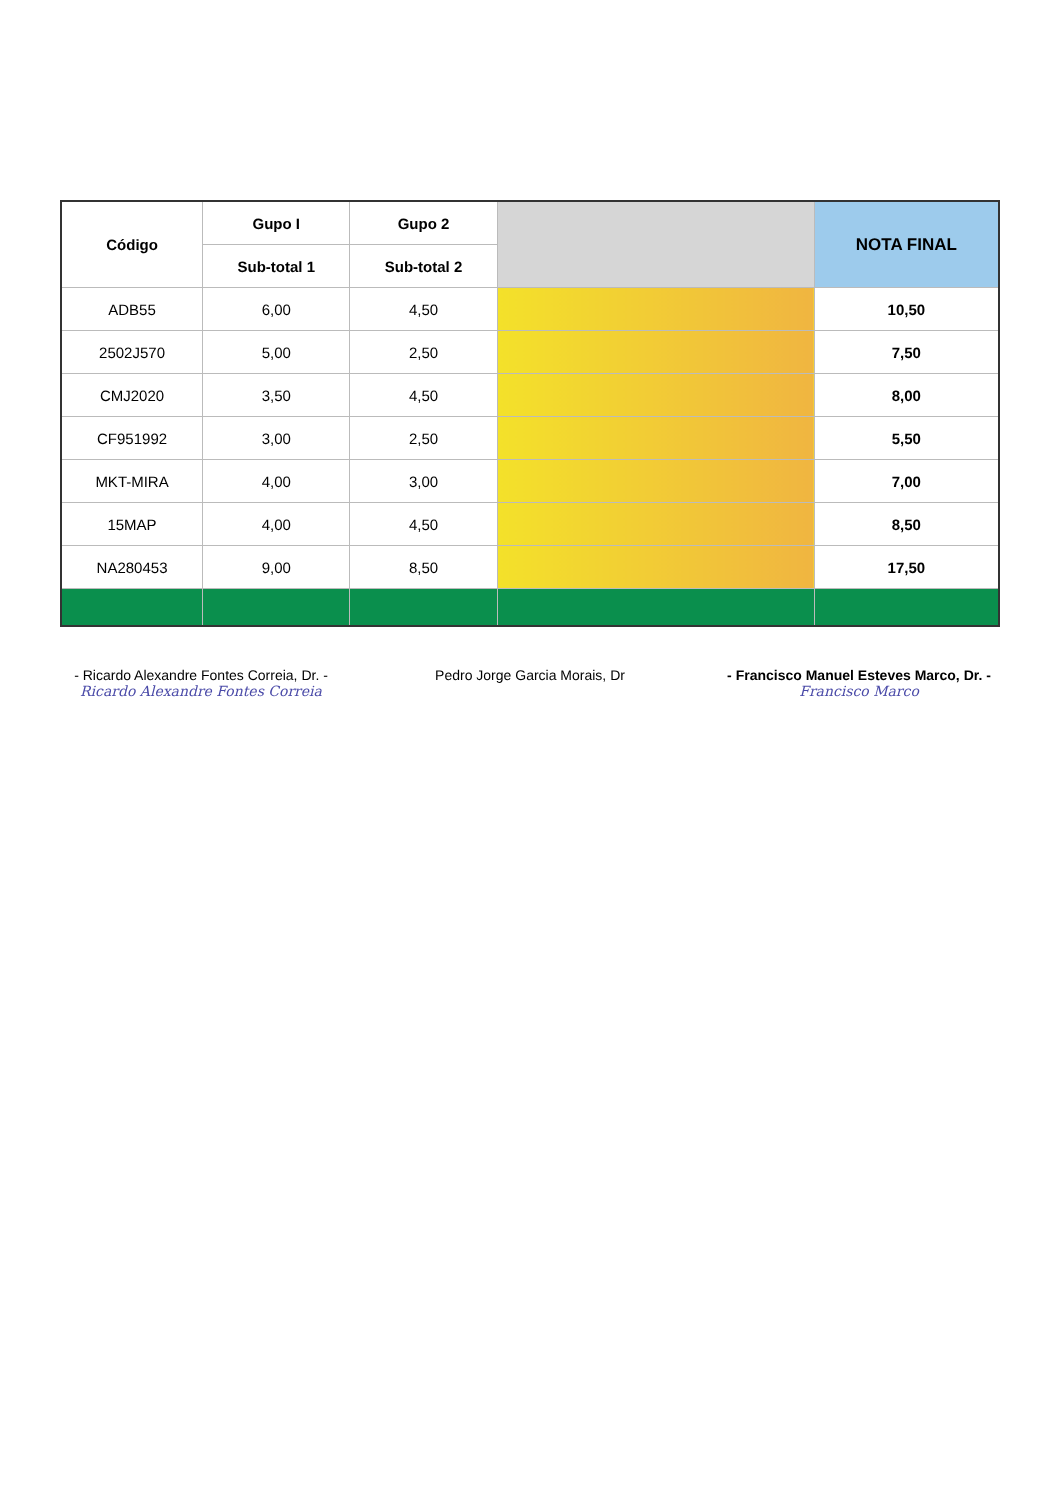| Código | Gupo I | Gupo 2 | | NOTA FINAL |
| --- | --- | --- | --- | --- |
| | Sub-total 1 | Sub-total 2 | | |
| ADB55 | 6,00 | 4,50 | | 10,50 |
| 2502J570 | 5,00 | 2,50 | | 7,50 |
| CMJ2020 | 3,50 | 4,50 | | 8,00 |
| CF951992 | 3,00 | 2,50 | | 5,50 |
| MKT-MIRA | 4,00 | 3,00 | | 7,00 |
| 15MAP | 4,00 | 4,50 | | 8,50 |
| NA280453 | 9,00 | 8,50 | | 17,50 |
- Ricardo Alexandre Fontes Correia, Dr. -
Ricardo Alexandre Fontes Correia
Pedro Jorge Garcia Morais, Dr - Francisco Manuel Esteves Marco, Dr. -
Francisco Marco